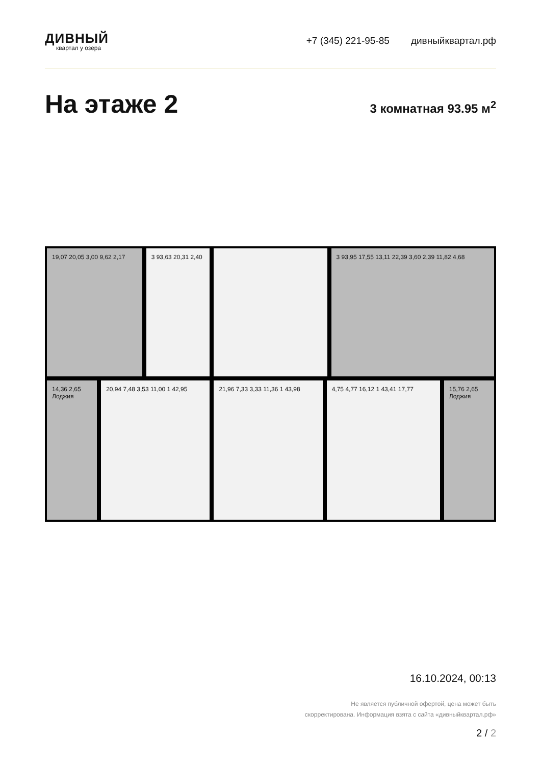ДИВНЫЙ
квартал у озера
+7 (345) 221-95-85 дивныйквартал.рф
На этаже 2
3 комнатная 93.95 м<sup>2</sup>
19,07 20,05 3,00 9,62 2,17
3 93,63 20,31 2,40
3 93,95 17,55 13,11 22,39 3,60 2,39 11,82 4,68
14,36 2,65 Лоджия
20,94 7,48 3,53 11,00 1 42,95
21,96 7,33 3,33 11,36 1 43,98
4,75 4,77 16,12 1 43,41 17,77
15,76 2,65 Лоджия
16.10.2024, 00:13
Не является публичной офертой, цена может быть
скорректирована. Информация взята с сайта «дивныйквартал.рф»
2 / 2